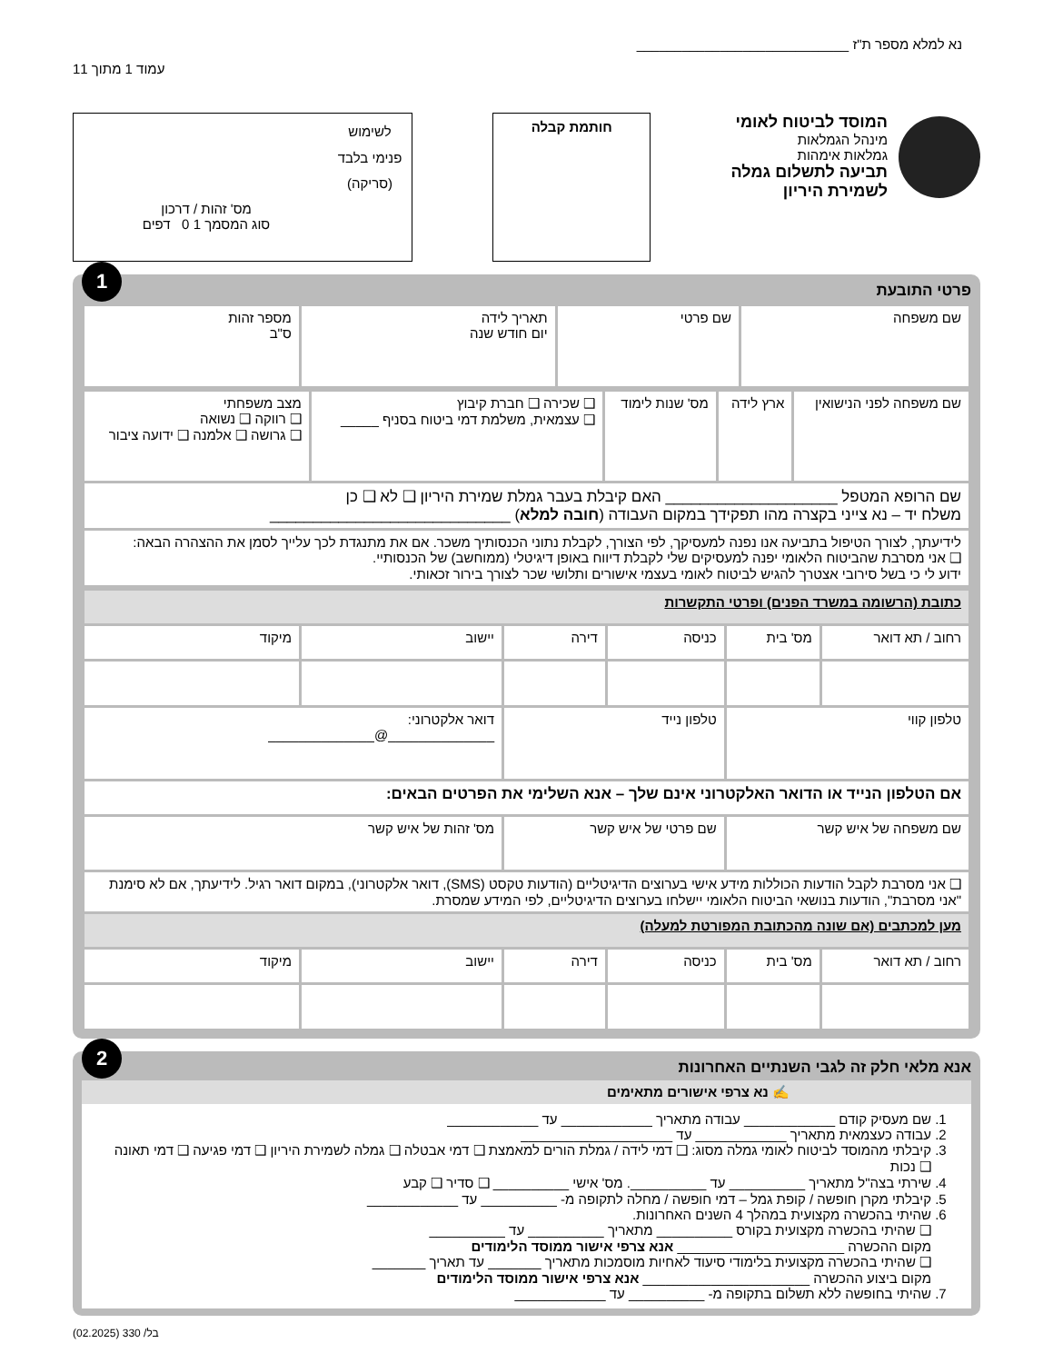נא למלא מספר ת"ז ____________________________
עמוד 1 מתוך 11
המוסד לביטוח לאומי
מינהל הגמלאות
גמלאות אימהות
תביעה לתשלום גמלה
לשמירת היריון
חותמת קבלה
לשימוש פנימי בלבד (סריקה)
מס' זהות / דרכון
סוג המסמך 1 0 דפים
1
פרטי התובעת
| שם משפחה | שם פרטי | תאריך לידה יום חודש שנה | מספר זהות ס"ב |
| שם משפחה לפני הנישואין | ארץ לידה | מס' שנות לימוד | ❑ שכירה ❑ חברת קיבוץ ❑ עצמאית, משלמת דמי ביטוח בסניף _____ | מצב משפחתי ❑ רווקה ❑ נשואה ❑ גרושה ❑ אלמנה ❑ ידועה ציבור |
| שם הרופא המטפל ____________________ האם קיבלת בעבר גמלת שמירת היריון ❑ לא ❑ כן משלח יד – נא צייני בקצרה מהו תפקידך במקום העבודה ( חובה למלא ) ____________________________ | | | | |
| לידיעתך, לצורך הטיפול בתביעה אנו נפנה למעסיקך, לפי הצורך, לקבלת נתוני הכנסותיך משכר. אם את מתנגדת לכך עלייך לסמן את ההצהרה הבאה: ❑ אני מסרבת שהביטוח הלאומי יפנה למעסיקים שלי לקבלת דיווח באופן דיגיטלי (ממוחשב) של הכנסותיי. ידוע לי כי בשל סירובי אצטרך להגיש לביטוח לאומי בעצמי אישורים ותלושי שכר לצורך בירור זכאותי. | | | | |
| כתובת (הרשומה במשרד הפנים) ופרטי התקשרות | | | | | |
| רחוב / תא דואר | מס' בית | כניסה | דירה | יישוב | מיקוד |
| טלפון קווי | | טלפון נייד | | דואר אלקטרוני: ______________@______________ | |
| אם הטלפון הנייד או הדואר האלקטרוני אינם שלך – אנא השלימי את הפרטים הבאים: | | | | | |
| שם משפחה של איש קשר | | שם פרטי של איש קשר | | מס' זהות של איש קשר | |
| ❑ אני מסרבת לקבל הודעות הכוללות מידע אישי בערוצים הדיגיטליים (הודעות טקסט (SMS), דואר אלקטרוני), במקום דואר רגיל. לידיעתך, אם לא סימנת "אני מסרבת", הודעות בנושאי הביטוח הלאומי יישלחו בערוצים הדיגיטליים, לפי המידע שמסרת. | | | | | |
| מען למכתבים (אם שונה מהכתובת המפורטת למעלה) | | | | | |
| רחוב / תא דואר | מס' בית | כניסה | דירה | יישוב | מיקוד |
2
אנא מלאי חלק זה לגבי השנתיים האחרונות
✍ נא צרפי אישורים מתאימים
1. שם מעסיק קודם ____________ עבודה מתאריך ____________ עד ____________
2. עבודה כעצמאית מתאריך ____________ עד ____________________
3. קיבלתי מהמוסד לביטוח לאומי גמלה מסוג: ❑ דמי לידה / גמלת הורים למאמצת ❑ דמי אבטלה ❑ גמלה לשמירת היריון ❑ דמי פגיעה ❑ דמי תאונה ❑ נכות
4. שירתי בצה"ל מתאריך __________ עד __________. מס' אישי __________ ❑ סדיר ❑ קבע
5. קיבלתי מקרן חופשה / קופת גמל – דמי חופשה / מחלה לתקופה מ- __________ עד ____________
6. שהיתי בהכשרה מקצועית במהלך 4 השנים האחרונות.
❑ שהיתי בהכשרה מקצועית בקורס __________ מתאריך __________ עד __________
מקום ההכשרה ______________________ אנא צרפי אישור ממוסד הלימודים
❑ שהיתי בהכשרה מקצועית בלימודי סיעוד לאחיות מוסמכות מתאריך _______ עד תאריך _______
מקום ביצוע ההכשרה ______________________ אנא צרפי אישור ממוסד הלימודים
7. שהיתי בחופשה ללא תשלום בתקופה מ- __________ עד ____________
בל/ 330 (02.2025)